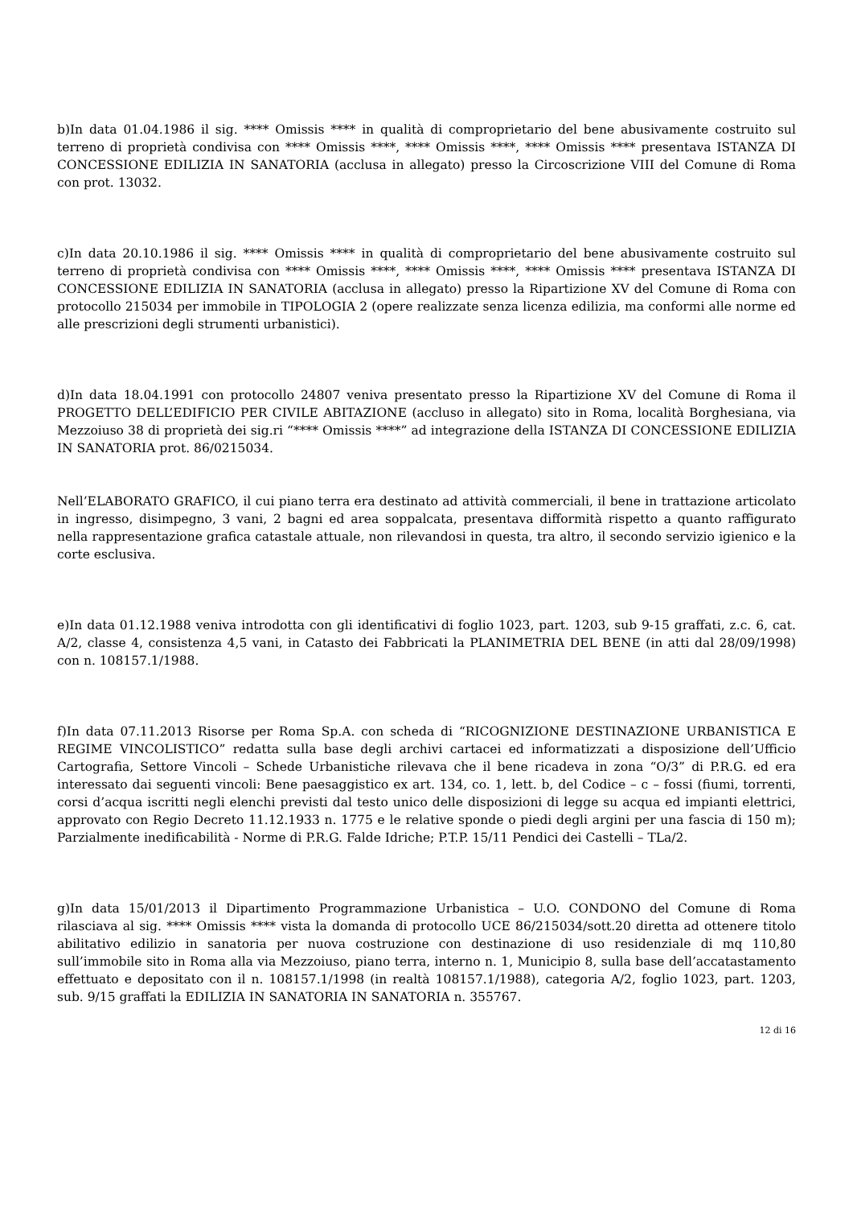b)In data 01.04.1986 il sig. **** Omissis **** in qualità di comproprietario del bene abusivamente costruito sul terreno di proprietà condivisa con **** Omissis ****, **** Omissis ****, **** Omissis **** presentava ISTANZA DI CONCESSIONE EDILIZIA IN SANATORIA (acclusa in allegato) presso la Circoscrizione VIII del Comune di Roma con prot. 13032.
c)In data 20.10.1986 il sig. **** Omissis **** in qualità di comproprietario del bene abusivamente costruito sul terreno di proprietà condivisa con **** Omissis ****, **** Omissis ****, **** Omissis **** presentava ISTANZA DI CONCESSIONE EDILIZIA IN SANATORIA (acclusa in allegato) presso la Ripartizione XV del Comune di Roma con protocollo 215034 per immobile in TIPOLOGIA 2 (opere realizzate senza licenza edilizia, ma conformi alle norme ed alle prescrizioni degli strumenti urbanistici).
d)In data 18.04.1991 con protocollo 24807 veniva presentato presso la Ripartizione XV del Comune di Roma il PROGETTO DELL’EDIFICIO PER CIVILE ABITAZIONE (accluso in allegato) sito in Roma, località Borghesiana, via Mezzoiuso 38 di proprietà dei sig.ri “**** Omissis ****” ad integrazione della ISTANZA DI CONCESSIONE EDILIZIA IN SANATORIA prot. 86/0215034.
Nell’ELABORATO GRAFICO, il cui piano terra era destinato ad attività commerciali, il bene in trattazione articolato in ingresso, disimpegno, 3 vani, 2 bagni ed area soppalcata, presentava difformità rispetto a quanto raffigurato nella rappresentazione grafica catastale attuale, non rilevandosi in questa, tra altro, il secondo servizio igienico e la corte esclusiva.
e)In data 01.12.1988 veniva introdotta con gli identificativi di foglio 1023, part. 1203, sub 9-15 graffati, z.c. 6, cat. A/2, classe 4, consistenza 4,5 vani, in Catasto dei Fabbricati la PLANIMETRIA DEL BENE (in atti dal 28/09/1998) con n. 108157.1/1988.
f)In data 07.11.2013 Risorse per Roma Sp.A. con scheda di “RICOGNIZIONE DESTINAZIONE URBANISTICA E REGIME VINCOLISTICO” redatta sulla base degli archivi cartacei ed informatizzati a disposizione dell’Ufficio Cartografia, Settore Vincoli – Schede Urbanistiche rilevava che il bene ricadeva in zona “O/3” di P.R.G. ed era interessato dai seguenti vincoli: Bene paesaggistico ex art. 134, co. 1, lett. b, del Codice – c – fossi (fiumi, torrenti, corsi d’acqua iscritti negli elenchi previsti dal testo unico delle disposizioni di legge su acqua ed impianti elettrici, approvato con Regio Decreto 11.12.1933 n. 1775 e le relative sponde o piedi degli argini per una fascia di 150 m); Parzialmente inedificabilità - Norme di P.R.G. Falde Idriche; P.T.P. 15/11 Pendici dei Castelli – TLa/2.
g)In data 15/01/2013 il Dipartimento Programmazione Urbanistica – U.O. CONDONO del Comune di Roma rilasciava al sig. **** Omissis **** vista la domanda di protocollo UCE 86/215034/sott.20 diretta ad ottenere titolo abilitativo edilizio in sanatoria per nuova costruzione con destinazione di uso residenziale di mq 110,80 sull’immobile sito in Roma alla via Mezzoiuso, piano terra, interno n. 1, Municipio 8, sulla base dell’accatastamento effettuato e depositato con il n. 108157.1/1998 (in realtà 108157.1/1988), categoria A/2, foglio 1023, part. 1203, sub. 9/15 graffati la EDILIZIA IN SANATORIA IN SANATORIA n. 355767.
12 di 16